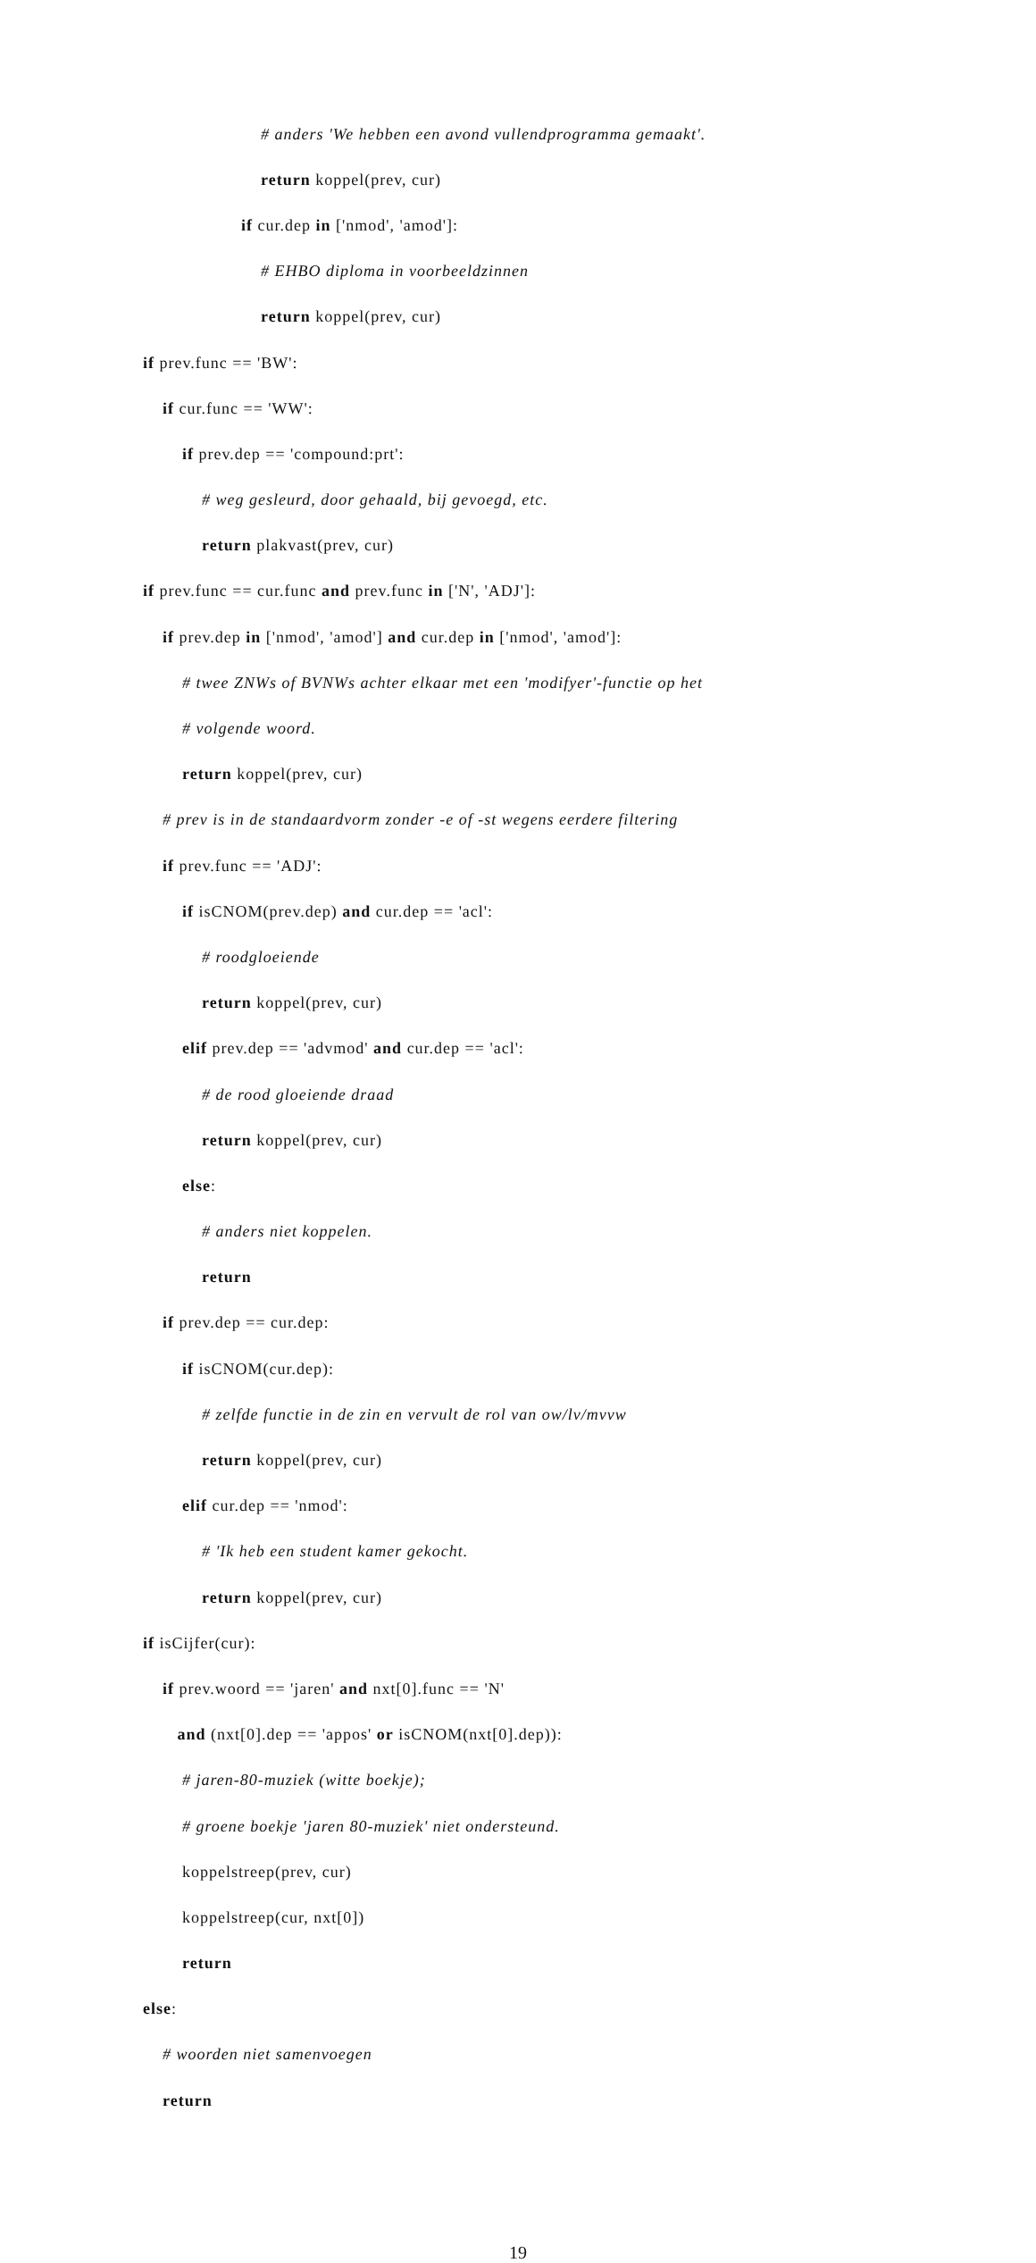# anders 'We hebben een avond vullendprogramma gemaakt'.
return koppel(prev, cur)
if cur.dep in ['nmod', 'amod']:
# EHBO diploma in voorbeeldzinnen
return koppel(prev, cur)
if prev.func == 'BW':
if cur.func == 'WW':
if prev.dep == 'compound:prt':
# weg gesleurd, door gehaald, bij gevoegd, etc.
return plakvast(prev, cur)
if prev.func == cur.func and prev.func in ['N', 'ADJ']:
if prev.dep in ['nmod', 'amod'] and cur.dep in ['nmod', 'amod']:
# twee ZNWs of BVNWs achter elkaar met een 'modifyer'-functie op het
# volgende woord.
return koppel(prev, cur)
# prev is in de standaardvorm zonder -e of -st wegens eerdere filtering
if prev.func == 'ADJ':
if isCNOM(prev.dep) and cur.dep == 'acl':
# roodgloeiende
return koppel(prev, cur)
elif prev.dep == 'advmod' and cur.dep == 'acl':
# de rood gloeiende draad
return koppel(prev, cur)
else:
# anders niet koppelen.
return
if prev.dep == cur.dep:
if isCNOM(cur.dep):
# zelfde functie in de zin en vervult de rol van ow/lv/mvvw
return koppel(prev, cur)
elif cur.dep == 'nmod':
# 'Ik heb een student kamer gekocht.
return koppel(prev, cur)
if isCijfer(cur):
if prev.woord == 'jaren' and nxt[0].func == 'N'
and (nxt[0].dep == 'appos' or isCNOM(nxt[0].dep)):
# jaren-80-muziek (witte boekje);
# groene boekje 'jaren 80-muziek' niet ondersteund.
koppelstreep(prev, cur)
koppelstreep(cur, nxt[0])
return
else:
# woorden niet samenvoegen
return
19